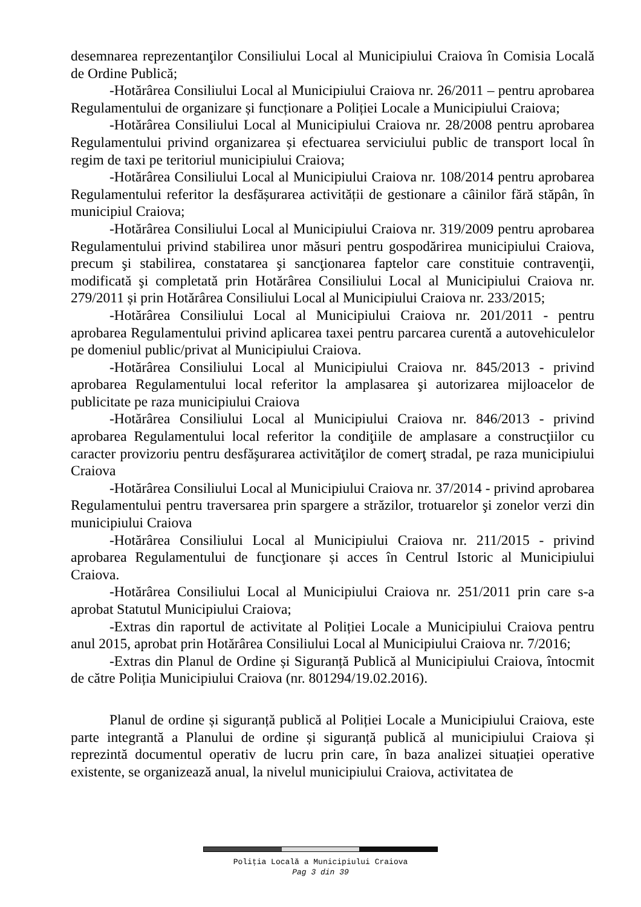desemnarea reprezentanţilor Consiliului Local al Municipiului Craiova în Comisia Locală de Ordine Publică;
-Hotărârea Consiliului Local al Municipiului Craiova nr. 26/2011 – pentru aprobarea Regulamentului de organizare și funcționare a Poliției Locale a Municipiului Craiova;
-Hotărârea Consiliului Local al Municipiului Craiova nr. 28/2008 pentru aprobarea Regulamentului privind organizarea și efectuarea serviciului public de transport local în regim de taxi pe teritoriul municipiului Craiova;
-Hotărârea Consiliului Local al Municipiului Craiova nr. 108/2014 pentru aprobarea Regulamentului referitor la desfășurarea activității de gestionare a câinilor fără stăpân, în municipiul Craiova;
-Hotărârea Consiliului Local al Municipiului Craiova nr. 319/2009 pentru aprobarea Regulamentului privind stabilirea unor măsuri pentru gospodărirea municipiului Craiova, precum şi stabilirea, constatarea şi sancţionarea faptelor care constituie contravenţii, modificată şi completată prin Hotărârea Consiliului Local al Municipiului Craiova nr. 279/2011 și prin Hotărârea Consiliului Local al Municipiului Craiova nr. 233/2015;
-Hotărârea Consiliului Local al Municipiului Craiova nr. 201/2011 - pentru aprobarea Regulamentului privind aplicarea taxei pentru parcarea curentă a autovehiculelor pe domeniul public/privat al Municipiului Craiova.
-Hotărârea Consiliului Local al Municipiului Craiova nr. 845/2013 - privind aprobarea Regulamentului local referitor la amplasarea şi autorizarea mijloacelor de publicitate pe raza municipiului Craiova
-Hotărârea Consiliului Local al Municipiului Craiova nr. 846/2013 - privind aprobarea Regulamentului local referitor la condiţiile de amplasare a construcţiilor cu caracter provizoriu pentru desfăşurarea activităţilor de comerţ stradal, pe raza municipiului Craiova
-Hotărârea Consiliului Local al Municipiului Craiova nr. 37/2014 - privind aprobarea Regulamentului pentru traversarea prin spargere a străzilor, trotuarelor şi zonelor verzi din municipiului Craiova
-Hotărârea Consiliului Local al Municipiului Craiova nr. 211/2015 - privind aprobarea Regulamentului de funcţionare și acces în Centrul Istoric al Municipiului Craiova.
-Hotărârea Consiliului Local al Municipiului Craiova nr. 251/2011 prin care s-a aprobat Statutul Municipiului Craiova;
-Extras din raportul de activitate al Poliției Locale a Municipiului Craiova pentru anul 2015, aprobat prin Hotărârea Consiliului Local al Municipiului Craiova nr. 7/2016;
-Extras din Planul de Ordine și Siguranță Publică al Municipiului Craiova, întocmit de către Poliția Municipiului Craiova (nr. 801294/19.02.2016).
Planul de ordine și siguranță publică al Poliției Locale a Municipiului Craiova, este parte integrantă a Planului de ordine și siguranță publică al municipiului Craiova și reprezintă documentul operativ de lucru prin care, în baza analizei situației operative existente, se organizează anual, la nivelul municipiului Craiova, activitatea de
Poliţia Locală a Municipiului Craiova
Pag 3 din 39